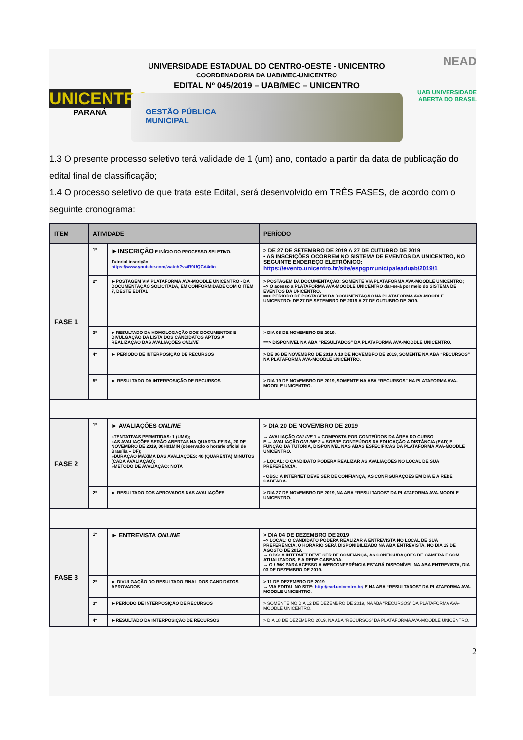UNICENTRO
PARANÁ
UNIVERSIDADE ESTADUAL DO CENTRO-OESTE - UNICENTRO
COORDENADORIA DA UAB/MEC-UNICENTRO
EDITAL Nº 045/2019 – UAB/MEC – UNICENTRO
GESTÃO PÚBLICA
MUNICIPAL
NEAD
UAB UNIVERSIDADE
ABERTA DO BRASIL
1.3 O presente processo seletivo terá validade de 1 (um) ano, contado a partir da data de publicação do edital final de classificação;
1.4 O processo seletivo de que trata este Edital, será desenvolvido em TRÊS FASES, de acordo com o seguinte cronograma:
| ITEM | ATIVIDADE | | PERÍODO |
| --- | --- | --- | --- |
| FASE 1 | 1º | ►INSCRIÇÃO E INÍCIO DO PROCESSO SELETIVO. Tutorial inscrição: https://www.youtube.com/watch?v=iR9UQCd4dio | > DE 27 DE SETEMBRO DE 2019 A 27 DE OUTUBRO DE 2019 • AS INSCRIÇÕES OCORREM NO SISTEMA DE EVENTOS DA UNICENTRO, NO SEGUINTE ENDEREÇO ELETRÔNICO: https://evento.unicentro.br/site/espgpmunicipaleaduab/2019/1 |
| | 2º | ►POSTAGEM VIA PLATAFORMA AVA-MOODLE UNICENTRO - DA DOCUMENTAÇÃO SOLICITADA, EM CONFORMIDADE COM O ITEM 7, DESTE EDITAL | > POSTAGEM DA DOCUMENTAÇÃO: SOMENTE VIA PLATAFORMA AVA-MOODLE UNICENTRO; –> O acesso a PLATAFORMA AVA-MOODLE UNICENTRO dar-se-á por meio do SISTEMA DE EVENTOS DA UNICENTRO. ==> PERÍODO DE POSTAGEM DA DOCUMENTAÇÃO NA PLATAFORMA AVA-MOODLE UNICENTRO: DE 27 DE SETEMBRO DE 2019 A 27 DE OUTUBRO DE 2019. |
| | 3º | ►RESULTADO DA HOMOLOGAÇÃO DOS DOCUMENTOS E DIVULGAÇÃO DA LISTA DOS CANDIDATOS APTOS À REALIZAÇÃO DAS AVALIAÇÕES ONLINE | > DIA 05 DE NOVEMBRO DE 2019. ==> DISPONÍVEL NA ABA “RESULTADOS” DA PLATAFORMA AVA-MOODLE UNICENTRO. |
| | 4º | ► PERÍODO DE INTERPOSIÇÃO DE RECURSOS | > DE 06 DE NOVEMBRO DE 2019 A 10 DE NOVEMBRO DE 2019, SOMENTE NA ABA “RECURSOS” NA PLATAFORMA AVA-MOODLE UNICENTRO. |
| | 5º | ► RESULTADO DA INTERPOSIÇÃO DE RECURSOS | > DIA 19 DE NOVEMBRO DE 2019, SOMENTE NA ABA “RECURSOS” NA PLATAFORMA AVA-MOODLE UNICENTRO. |
| FASE 2 | 1º | ► AVALIAÇÕES ONLINE »TENTATIVAS PERMITIDAS: 1 (UMA); »AS AVALIAÇÕES SERÃO ABERTAS NA QUARTA-FEIRA, 20 DE NOVEMBRO DE 2019, 00H01MIN (observado o horário oficial de Brasília – DF); »DURAÇÃO MÁXIMA DAS AVALIAÇÕES: 40 (QUARENTA) MINUTOS (CADA AVALIAÇÃO); »MÉTODO DE AVALIAÇÃO: NOTA | > DIA 20 DE NOVEMBRO DE 2019 → AVALIAÇÃO ONLINE 1 = COMPOSTA POR CONTEÚDOS DA ÁREA DO CURSO E → AVALIAÇÃO ONLINE 2 = SOBRE CONTEÚDOS DA EDUCAÇÃO A DISTÂNCIA (EAD) E FUNÇÃO DA TUTORIA, DISPONÍVEL NAS ABAS ESPECÍFICAS DA PLATAFORMA AVA-MOODLE UNICENTRO. » LOCAL: O CANDIDATO PODERÁ REALIZAR AS AVALIAÇÕES NO LOCAL DE SUA PREFERÊNCIA. - OBS.: A INTERNET DEVE SER DE CONFIANÇA, AS CONFIGURAÇÕES EM DIA E A REDE CABEADA. |
| | 2º | ► RESULTADO DOS APROVADOS NAS AVALIAÇÕES | > DIA 27 DE NOVEMBRO DE 2019, NA ABA “RESULTADOS” DA PLATAFORMA AVA-MOODLE UNICENTRO. |
| FASE 3 | 1º | ► ENTREVISTA ONLINE | > DIA 04 DE DEZEMBRO DE 2019 –> LOCAL: O CANDIDATO PODERÁ REALIZAR A ENTREVISTA NO LOCAL DE SUA PREFERÊNCIA. O HORÁRIO SERÁ DISPONIBILIZADO NA ABA ENTREVISTA, NO DIA 19 DE AGOSTO DE 2019. → OBS: A INTERNET DEVE SER DE CONFIANÇA, AS CONFIGURAÇÕES DE CÂMERA E SOM ATUALIZADOS, E A REDE CABEADA. → O LINK PARA ACESSO A WEBCONFERÊNCIA ESTARÁ DISPONÍVEL NA ABA ENTREVISTA, DIA 03 DE DEZEMBRO DE 2019. |
| | 2º | ► DIVULGAÇÃO DO RESULTADO FINAL DOS CANDIDATOS APROVADOS | > 11 DE DEZEMBRO DE 2019 → VIA EDITAL NO SITE: http://ead.unicentro.br/ E NA ABA “RESULTADOS” DA PLATAFORMA AVA-MOODLE UNICENTRO. |
| | 3º | ►PERÍODO DE INTERPOSIÇÃO DE RECURSOS | > SOMENTE NO DIA 12 DE DEZEMBRO DE 2019, NA ABA “RECURSOS” DA PLATAFORMA AVA-MOODLE UNICENTRO. |
| | 4º | ►RESULTADO DA INTERPOSIÇÃO DE RECURSOS | > DIA 18 DE DEZEMBRO 2019, NA ABA “RECURSOS” DA PLATAFORMA AVA-MOODLE UNICENTRO. |
2